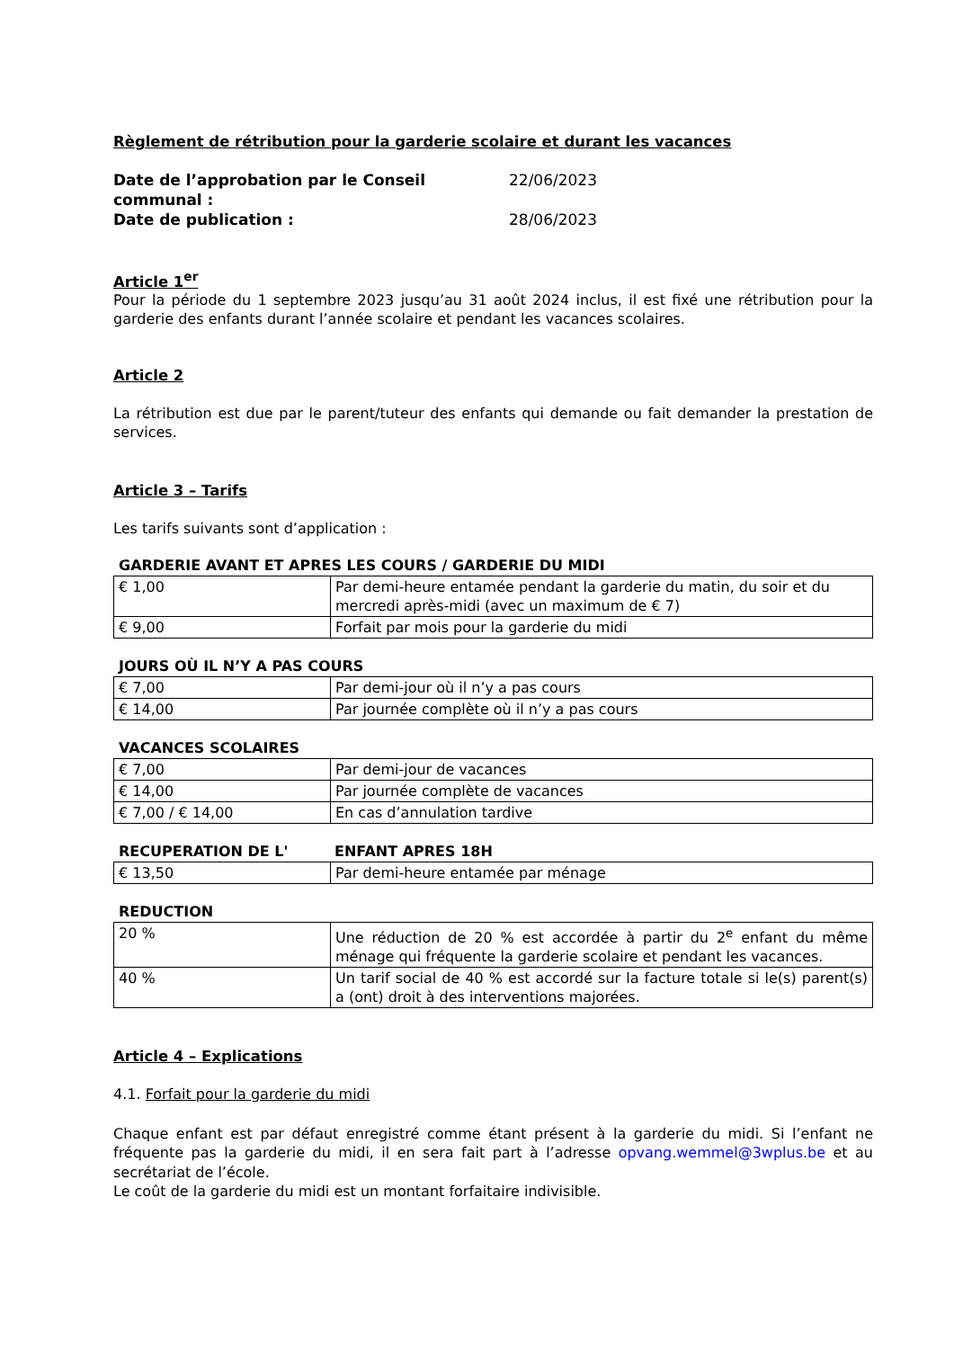Règlement de rétribution pour la garderie scolaire et durant les vacances
Date de l’approbation par le Conseil communal : 22/06/2023
Date de publication : 28/06/2023
Article 1<sup>er</sup>
Pour la période du 1 septembre 2023 jusqu’au 31 août 2024 inclus, il est fixé une rétribution pour la garderie des enfants durant l’année scolaire et pendant les vacances scolaires.
Article 2
La rétribution est due par le parent/tuteur des enfants qui demande ou fait demander la prestation de services.
Article 3 – Tarifs
Les tarifs suivants sont d’application :
GARDERIE AVANT ET APRES LES COURS / GARDERIE DU MIDI
| € 1,00 | Par demi-heure entamée pendant la garderie du matin, du soir et du mercredi après-midi (avec un maximum de € 7) |
| € 9,00 | Forfait par mois pour la garderie du midi |
JOURS OÙ IL N’Y A PAS COURS
| € 7,00 | Par demi-jour où il n’y a pas cours |
| € 14,00 | Par journée complète où il n’y a pas cours |
VACANCES SCOLAIRES
| € 7,00 | Par demi-jour de vacances |
| € 14,00 | Par journée complète de vacances |
| € 7,00 / € 14,00 | En cas d’annulation tardive |
RECUPERATION DE L' ENFANT APRES 18H
| € 13,50 | Par demi-heure entamée par ménage |
REDUCTION
| 20 % | Une réduction de 20 % est accordée à partir du 2<sup>e</sup> enfant du même ménage qui fréquente la garderie scolaire et pendant les vacances. |
| 40 % | Un tarif social de 40 % est accordé sur la facture totale si le(s) parent(s) a (ont) droit à des interventions majorées. |
Article 4 – Explications
4.1. Forfait pour la garderie du midi
Chaque enfant est par défaut enregistré comme étant présent à la garderie du midi. Si l’enfant ne fréquente pas la garderie du midi, il en sera fait part à l’adresse opvang.wemmel@3wplus.be et au secrétariat de l’école.
Le coût de la garderie du midi est un montant forfaitaire indivisible.